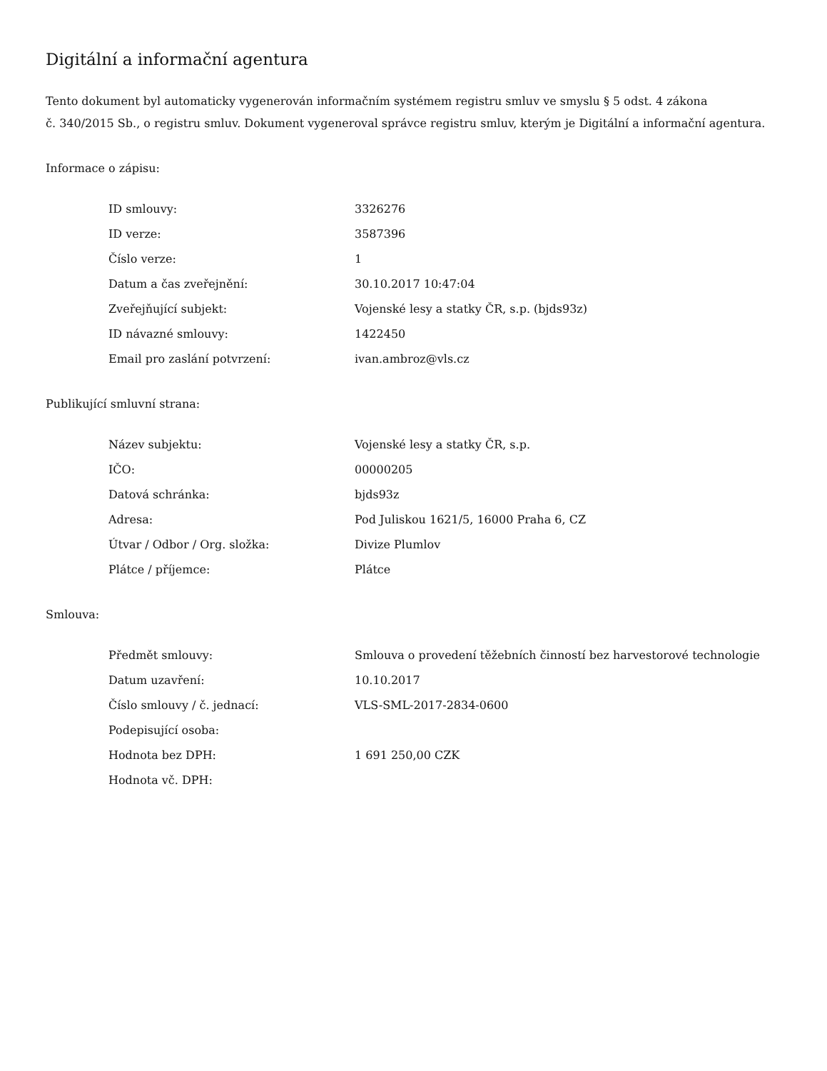Digitální a informační agentura
Tento dokument byl automaticky vygenerován informačním systémem registru smluv ve smyslu § 5 odst. 4 zákona
č. 340/2015 Sb., o registru smluv. Dokument vygeneroval správce registru smluv, kterým je Digitální a informační agentura.
Informace o zápisu:
| ID smlouvy: | 3326276 |
| ID verze: | 3587396 |
| Číslo verze: | 1 |
| Datum a čas zveřejnění: | 30.10.2017 10:47:04 |
| Zveřejňující subjekt: | Vojenské lesy a statky ČR, s.p. (bjds93z) |
| ID návazné smlouvy: | 1422450 |
| Email pro zaslání potvrzení: | ivan.ambroz@vls.cz |
Publikující smluvní strana:
| Název subjektu: | Vojenské lesy a statky ČR, s.p. |
| IČO: | 00000205 |
| Datová schránka: | bjds93z |
| Adresa: | Pod Juliskou 1621/5, 16000 Praha 6, CZ |
| Útvar / Odbor / Org. složka: | Divize Plumlov |
| Plátce / příjemce: | Plátce |
Smlouva:
| Předmět smlouvy: | Smlouva o provedení těžebních činností bez harvestorové technologie |
| Datum uzavření: | 10.10.2017 |
| Číslo smlouvy / č. jednací: | VLS-SML-2017-2834-0600 |
| Podepisující osoba: | |
| Hodnota bez DPH: | 1 691 250,00 CZK |
| Hodnota vč. DPH: | |